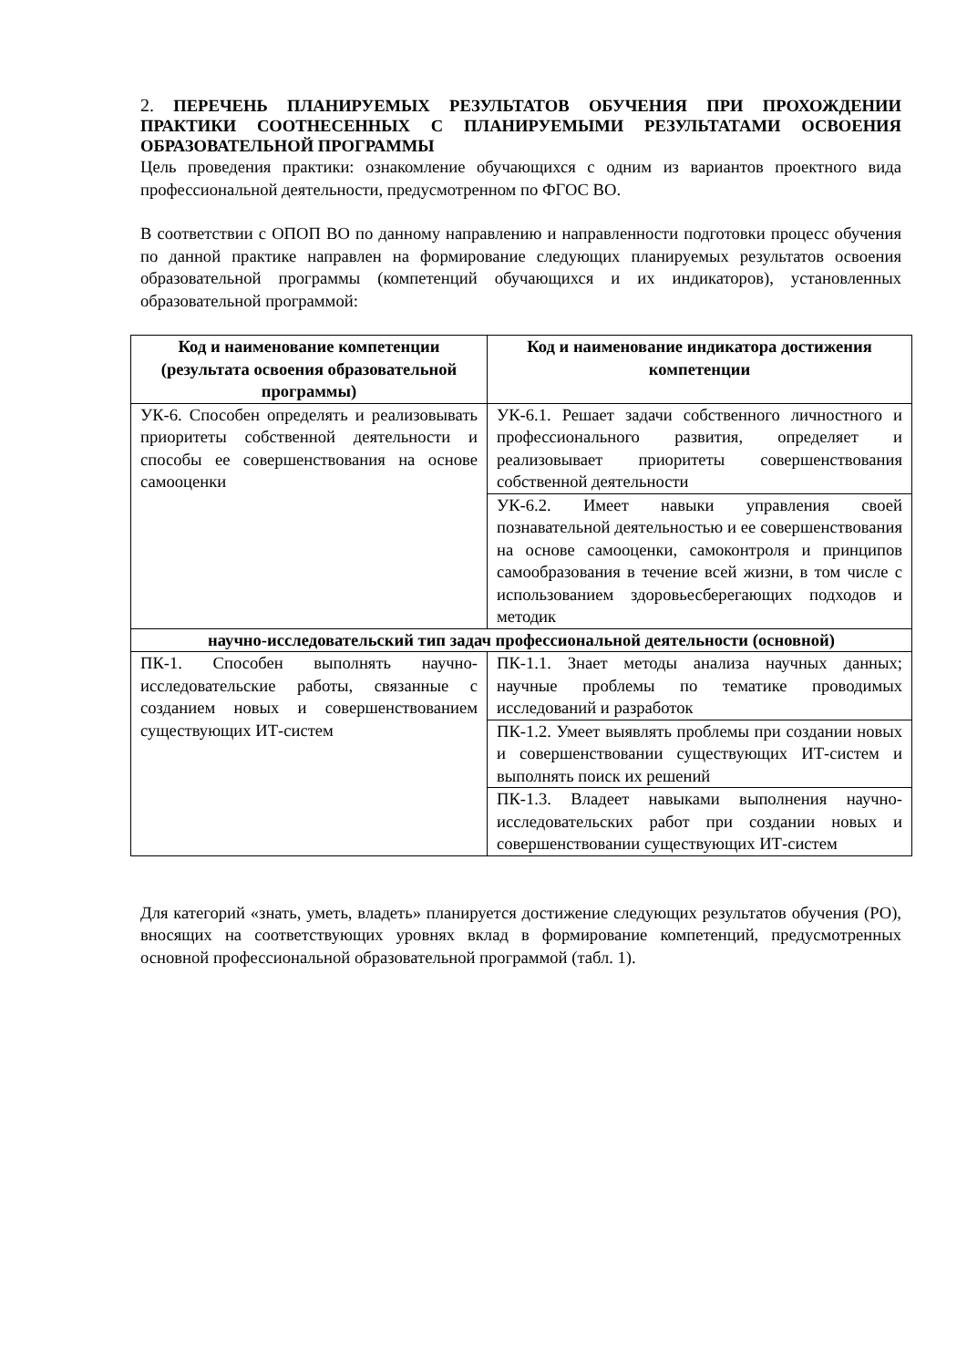2. ПЕРЕЧЕНЬ ПЛАНИРУЕМЫХ РЕЗУЛЬТАТОВ ОБУЧЕНИЯ ПРИ ПРОХОЖДЕНИИ ПРАКТИКИ СООТНЕСЕННЫХ С ПЛАНИРУЕМЫМИ РЕЗУЛЬТАТАМИ ОСВОЕНИЯ ОБРАЗОВАТЕЛЬНОЙ ПРОГРАММЫ
Цель проведения практики: ознакомление обучающихся с одним из вариантов проектного вида профессиональной деятельности, предусмотренном по ФГОС ВО.
В соответствии с ОПОП ВО по данному направлению и направленности подготовки процесс обучения по данной практике направлен на формирование следующих планируемых результатов освоения образовательной программы (компетенций обучающихся и их индикаторов), установленных образовательной программой:
| Код и наименование компетенции (результата освоения образовательной программы) | Код и наименование индикатора достижения компетенции |
| --- | --- |
| УК-6. Способен определять и реализовывать приоритеты собственной деятельности и способы ее совершенствования на основе самооценки | УК-6.1. Решает задачи собственного личностного и профессионального развития, определяет и реализовывает приоритеты совершенствования собственной деятельности |
| | УК-6.2. Имеет навыки управления своей познавательной деятельностью и ее совершенствования на основе самооценки, самоконтроля и принципов самообразования в течение всей жизни, в том числе с использованием здоровьесберегающих подходов и методик |
| научно-исследовательский тип задач профессиональной деятельности (основной) | |
| ПК-1. Способен выполнять научно-исследовательские работы, связанные с созданием новых и совершенствованием существующих ИТ-систем | ПК-1.1. Знает методы анализа научных данных; научные проблемы по тематике проводимых исследований и разработок |
| | ПК-1.2. Умеет выявлять проблемы при создании новых и совершенствовании существующих ИТ-систем и выполнять поиск их решений |
| | ПК-1.3. Владеет навыками выполнения научно-исследовательских работ при создании новых и совершенствовании существующих ИТ-систем |
Для категорий «знать, уметь, владеть» планируется достижение следующих результатов обучения (РО), вносящих на соответствующих уровнях вклад в формирование компетенций, предусмотренных основной профессиональной образовательной программой (табл. 1).